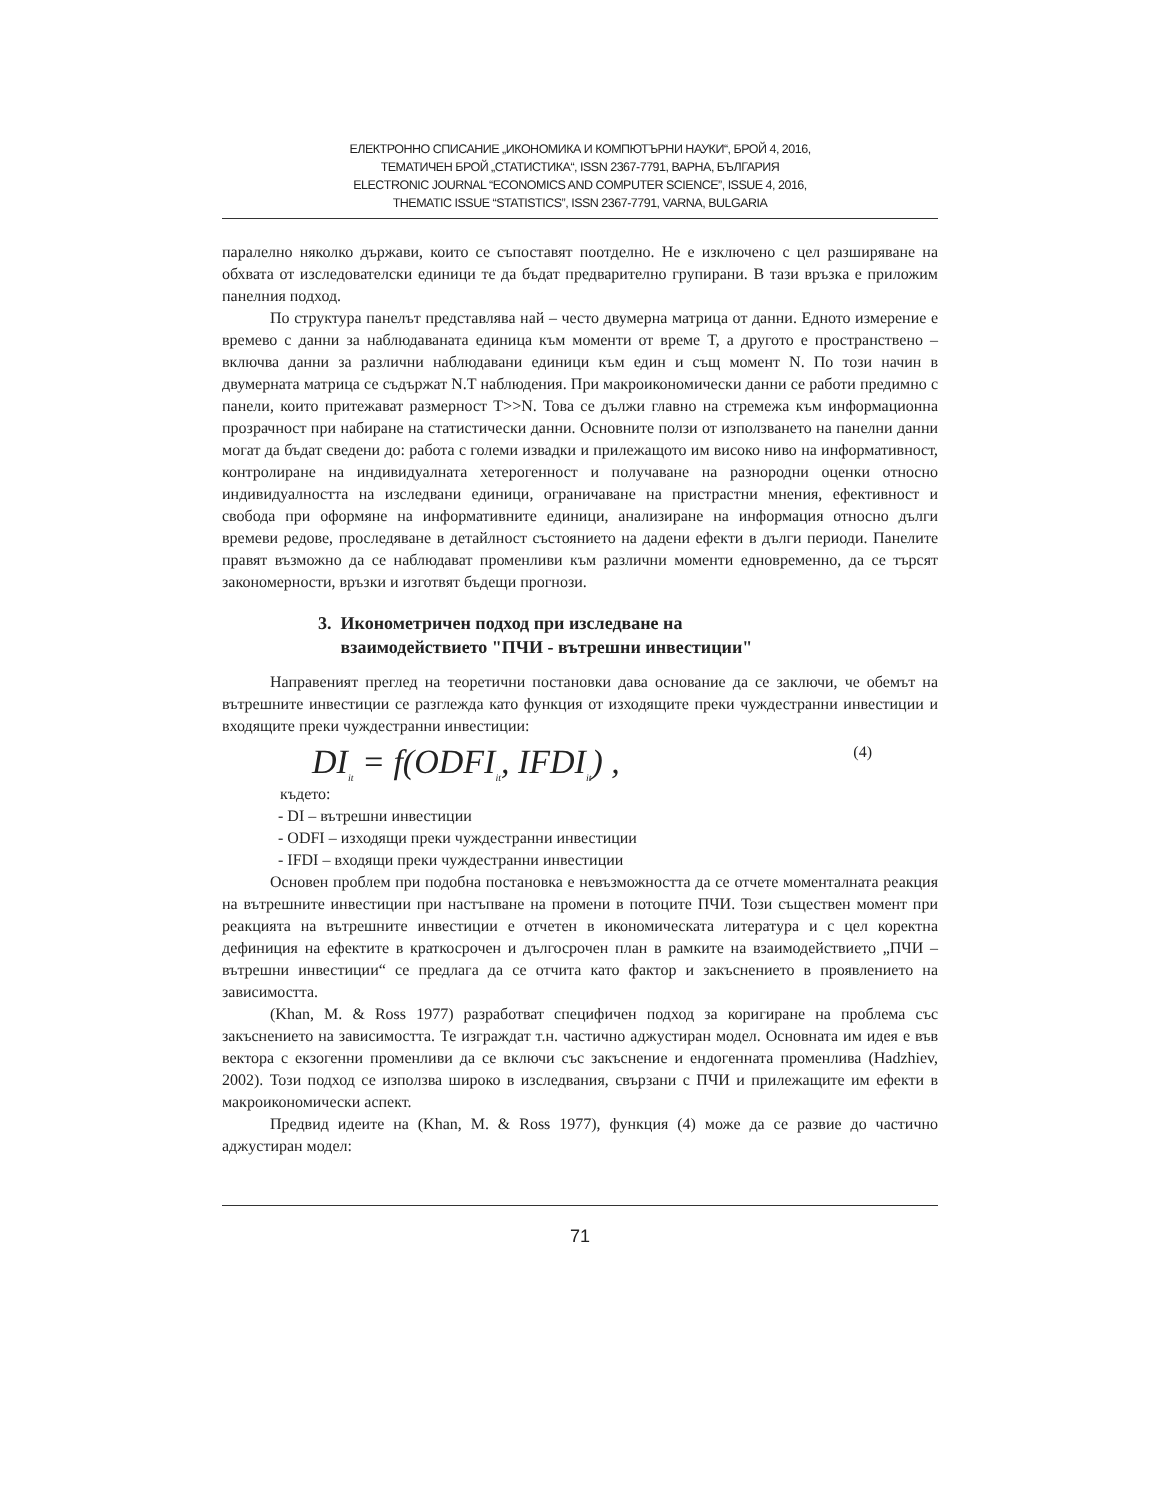ЕЛЕКТРОННО СПИСАНИЕ „ИКОНОМИКА И КОМПЮТЪРНИ НАУКИ“, БРОЙ 4, 2016,
ТЕМАТИЧЕН БРОЙ „СТАТИСТИКА“, ISSN 2367-7791, ВАРНА, БЪЛГАРИЯ
ELECTRONIC JOURNAL “ECONOMICS AND COMPUTER SCIENCE”, ISSUE 4, 2016,
THEMATIC ISSUE “STATISTICS”, ISSN 2367-7791, VARNA, BULGARIA
паралелно няколко държави, които се съпоставят поотделно. Не е изключено с цел разширяване на обхвата от изследователски единици те да бъдат предварително групирани. В тази връзка е приложим панелния подход.
По структура панелът представлява най – често двумерна матрица от данни. Едното измерение е времево с данни за наблюдаваната единица към моменти от време T, а другото е пространствено – включва данни за различни наблюдавани единици към един и същ момент N. По този начин в двумерната матрица се съдържат N.T наблюдения. При макроикономически данни се работи предимно с панели, които притежават размерност T>>N. Това се дължи главно на стремежа към информационна прозрачност при набиране на статистически данни. Основните ползи от използването на панелни данни могат да бъдат сведени до: работа с големи извадки и прилежащото им високо ниво на информативност, контролиране на индивидуалната хетерогенност и получаване на разнородни оценки относно индивидуалността на изследвани единици, ограничаване на пристрастни мнения, ефективност и свобода при оформяне на информативните единици, анализиране на информация относно дълги времеви редове, проследяване в детайлност състоянието на дадени ефекти в дълги периоди. Панелите правят възможно да се наблюдават променливи към различни моменти едновременно, да се търсят закономерности, връзки и изготвят бъдещи прогнози.
3. Иконометричен подход при изследване на
взаимодействието "ПЧИ - вътрешни инвестиции"
Направеният преглед на теоретични постановки дава основание да се заключи, че обемът на вътрешните инвестиции се разглежда като функция от изходящите преки чуждестранни инвестиции и входящите преки чуждестранни инвестиции:
DI<sub>it</sub> = f(ODFI<sub>it</sub>, IFDI<sub>it</sub>) , (4)
където:
- DI – вътрешни инвестиции
- ODFI – изходящи преки чуждестранни инвестиции
- IFDI – входящи преки чуждестранни инвестиции
Основен проблем при подобна постановка е невъзможността да се отчете моменталната реакция на вътрешните инвестиции при настъпване на промени в потоците ПЧИ. Този съществен момент при реакцията на вътрешните инвестиции е отчетен в икономическата литература и с цел коректна дефиниция на ефектите в краткосрочен и дългосрочен план в рамките на взаимодействието „ПЧИ – вътрешни инвестиции“ се предлага да се отчита като фактор и закъснението в проявлението на зависимостта.
(Khan, M. & Ross 1977) разработват специфичен подход за коригиране на проблема със закъснението на зависимостта. Те изграждат т.н. частично аджустиран модел. Основната им идея е във вектора с екзогенни променливи да се включи със закъснение и ендогенната променлива (Hadzhiev, 2002). Този подход се използва широко в изследвания, свързани с ПЧИ и прилежащите им ефекти в макроикономически аспект.
Предвид идеите на (Khan, M. & Ross 1977), функция (4) може да се развие до частично аджустиран модел:
71